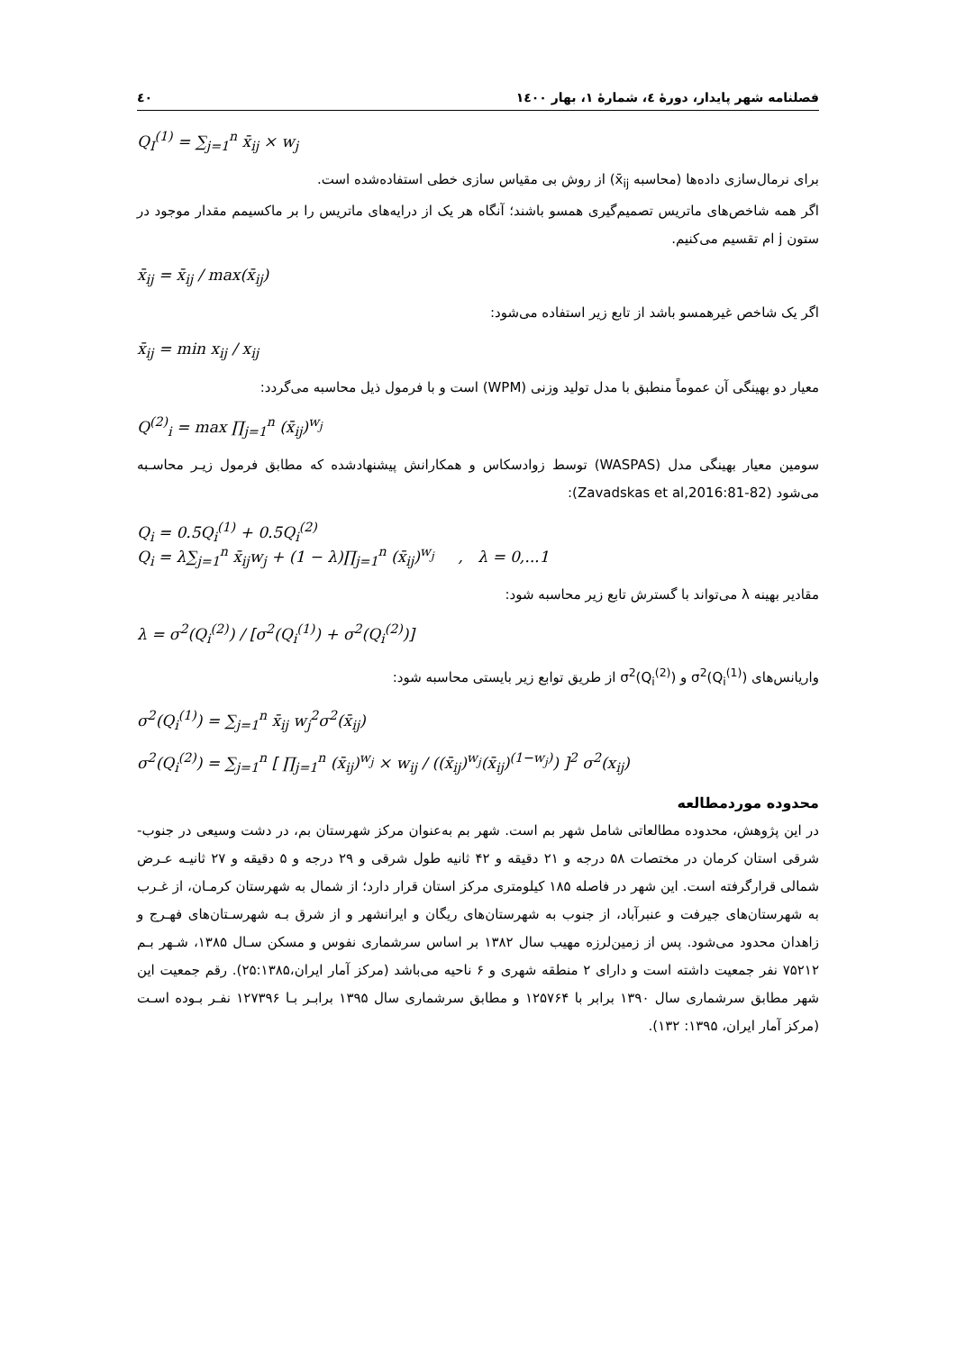فصلنامه شهر پایدار، دورهٔ ٤، شمارهٔ ١، بهار ١٤٠٠ ٤٠
Q<sub>I</sub><sup>(1)</sup> = ∑<sub>j=1</sub><sup>n</sup> x̄<sub>ij</sub> × w<sub>j</sub>
برای نرمال‌سازی داده‌ها (محاسبه x̄<sub>ij</sub>) از روش بی مقیاس سازی خطی استفاده‌شده است.
اگر همه شاخص‌های ماتریس تصمیم‌گیری همسو باشند؛ آنگاه هر یک از درایه‌های ماتریس را بر ماکسیمم مقدار موجود در ستون j ام تقسیم می‌کنیم.
x̄<sub>ij</sub> = x̄<sub>ij</sub> / max(x̄<sub>ij</sub>)
اگر یک شاخص غیرهمسو باشد از تابع زیر استفاده می‌شود:
x̄<sub>ij</sub> = min x<sub>ij</sub> / x<sub>ij</sub>
معیار دو بهینگی آن عموماً منطبق با مدل تولید وزنی (WPM) است و با فرمول ذیل محاسبه می‌گردد:
Q<sup>(2)</sup><sub>i</sub> = max ∏<sub>j=1</sub><sup>n</sup> (x̄<sub>ij</sub>)<sup>w<sub>j</sub></sup>
سومین معیار بهینگی مدل (WASPAS) توسط زوادسکاس و همکارانش پیشنهادشده که مطابق فرمول زیـر محاسـبه می‌شود (Zavadskas et al,2016:81-82):
Q<sub>i</sub> = 0.5Q<sub>i</sub><sup>(1)</sup> + 0.5Q<sub>i</sub><sup>(2)</sup>
Q<sub>i</sub> = λ∑<sub>j=1</sub><sup>n</sup> x̄<sub>ij</sub>w<sub>j</sub> + (1 − λ)∏<sub>j=1</sub><sup>n</sup> (x̄<sub>ij</sub>)<sup>w<sub>j</sub></sup> , λ = 0,...1
مقادیر بهینه λ می‌تواند با گسترش تابع زیر محاسبه شود:
λ = σ<sup>2</sup>(Q<sub>i</sub><sup>(2)</sup>) / [σ<sup>2</sup>(Q<sub>i</sub><sup>(1)</sup>) + σ<sup>2</sup>(Q<sub>i</sub><sup>(2)</sup>)]
واریانس‌های σ<sup>2</sup>(Q<sub>i</sub><sup>(1)</sup>) و σ<sup>2</sup>(Q<sub>i</sub><sup>(2)</sup>) از طریق توابع زیر بایستی محاسبه شود:
σ<sup>2</sup>(Q<sub>i</sub><sup>(1)</sup>) = ∑<sub>j=1</sub><sup>n</sup> x̄<sub>ij</sub> w<sub>j</sub><sup>2</sup>σ<sup>2</sup>(x̄<sub>ij</sub>)
σ<sup>2</sup>(Q<sub>i</sub><sup>(2)</sup>) = ∑<sub>j=1</sub><sup>n</sup> [ ∏<sub>j=1</sub><sup>n</sup> (x̄<sub>ij</sub>)<sup>w<sub>j</sub></sup> × w<sub>ij</sub> / ((x̄<sub>ij</sub>)<sup>w<sub>j</sub></sup>(x̄<sub>ij</sub>)<sup>(1−w<sub>j</sub>)</sup>) ]<sup>2</sup> σ<sup>2</sup>(x<sub>ij</sub>)
محدوده موردمطالعه
در این پژوهش، محدوده مطالعاتی شامل شهر بم است. شهر بم به‌عنوان مرکز شهرستان بم، در دشت وسیعی در جنوب- شرقی استان کرمان در مختصات ۵۸ درجه و ۲۱ دقیقه و ۴۲ ثانیه طول شرقی و ۲۹ درجه و ۵ دقیقه و ۲۷ ثانیـه عـرض شمالی قرارگرفته است. این شهر در فاصله ۱۸۵ کیلومتری مرکز استان قرار دارد؛ از شمال به شهرستان کرمـان، از غـرب به شهرستان‌های جیرفت و عنبرآباد، از جنوب به شهرستان‌های ریگان و ایرانشهر و از شرق بـه شهرسـتان‌های فهـرج و زاهدان محدود می‌شود. پس از زمین‌لرزه مهیب سال ۱۳۸۲ بر اساس سرشماری نفوس و مسکن سـال ۱۳۸۵، شـهر بـم ۷۵۲۱۲ نفر جمعیت داشته است و دارای ۲ منطقه شهری و ۶ ناحیه می‌باشد (مرکز آمار ایران،۲۵:۱۳۸۵). رقم جمعیت این شهر مطابق سرشماری سال ۱۳۹۰ برابر با ۱۲۵۷۶۴ و مطابق سرشماری سال ۱۳۹۵ برابـر بـا ۱۲۷۳۹۶ نفـر بـوده اسـت (مرکز آمار ایران، ۱۳۹۵: ۱۳۲).